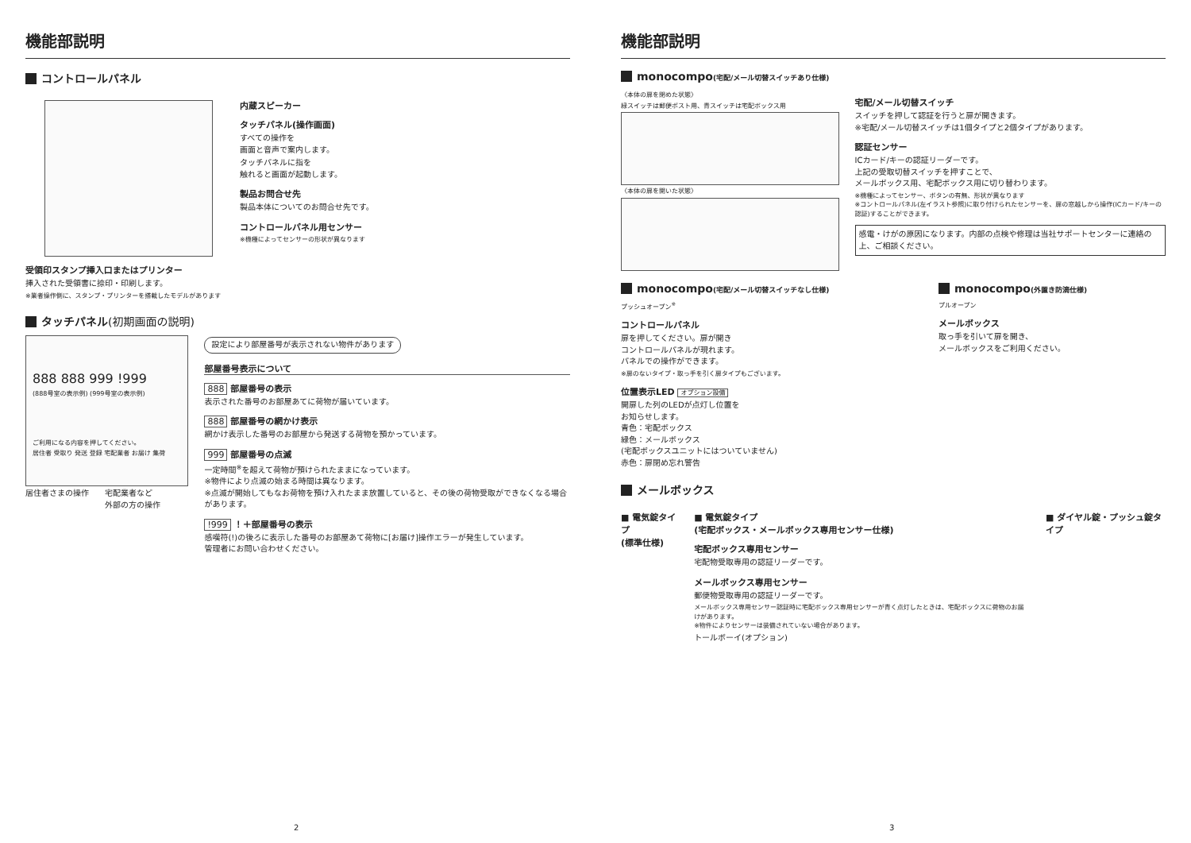機能部説明
コントロールパネル
受領印スタンプ挿入口またはプリンター
挿入された受領書に捺印・印刷します。
※業者操作側に、スタンプ・プリンターを搭載したモデルがあります
内蔵スピーカー
タッチパネル(操作画面)
すべての操作を
画面と音声で案内します。
タッチパネルに指を
触れると画面が起動します。
製品お問合せ先
製品本体についてのお問合せ先です。
コントロールパネル用センサー
※機種によってセンサーの形状が異なります
タッチパネル(初期画面の説明)
888 888 999 !999
(888号室の表示例) (999号室の表示例)
ご利用になる内容を押してください。
居住者 受取り 発送 登録 宅配業者 お届け 集荷
居住者さまの操作　　宅配業者など
　　　　　　　　　　外部の方の操作
設定により部屋番号が表示されない物件があります
部屋番号表示について
888 部屋番号の表示
表示された番号のお部屋あてに荷物が届いています。
888 部屋番号の網かけ表示
網かけ表示した番号のお部屋から発送する荷物を預かっています。
999 部屋番号の点滅
一定時間<sup>※</sup>を超えて荷物が預けられたままになっています。
※物件により点滅の始まる時間は異なります。
※点滅が開始してもなお荷物を預け入れたまま放置していると、その後の荷物受取ができなくなる場合があります。
!999 ！＋部屋番号の表示
感嘆符(!)の後ろに表示した番号のお部屋あて荷物に[お届け]操作エラーが発生しています。
管理者にお問い合わせください。
2
機能部説明
monocompo(宅配/メール切替スイッチあり仕様)
〈本体の扉を閉めた状態〉
緑スイッチは郵便ポスト用、青スイッチは宅配ボックス用
〈本体の扉を開いた状態〉
宅配/メール切替スイッチ
スイッチを押して認証を行うと扉が開きます。
※宅配/メール切替スイッチは1個タイプと2個タイプがあります。
認証センサー
ICカード/キーの認証リーダーです。
上記の受取切替スイッチを押すことで、
メールボックス用、宅配ボックス用に切り替わります。
※機種によってセンサー、ボタンの有無、形状が異なります
※コントロールパネル(左イラスト参照)に取り付けられたセンサーを、扉の窓越しから操作(ICカード/キーの認証)することができます。
感電・けがの原因になります。内部の点検や修理は当社サポートセンターに連絡の上、ご相談ください。
monocompo(宅配/メール切替スイッチなし仕様)
プッシュオープン<sup>※</sup>
コントロールパネル
扉を押してください。扉が開き
コントロールパネルが現れます。
パネルでの操作ができます。
※扉のないタイプ・取っ手を引く扉タイプもございます。
位置表示LED オプション設備
開扉した列のLEDが点灯し位置を
お知らせします。
青色：宅配ボックス
緑色：メールボックス
(宅配ボックスユニットにはついていません)
赤色：扉閉め忘れ警告
monocompo(外置き防滴仕様)
プルオープン
メールボックス
取っ手を引いて扉を開き、
メールボックスをご利用ください。
メールボックス
■ 電気錠タイプ
(標準仕様)
■ 電気錠タイプ
(宅配ボックス・メールボックス専用センサー仕様)
宅配ボックス専用センサー
宅配物受取専用の認証リーダーです。
メールボックス専用センサー
郵便物受取専用の認証リーダーです。
メールボックス専用センサー認証時に宅配ボックス専用センサーが青く点灯したときは、宅配ボックスに荷物のお届けがあります。
※物件によりセンサーは装備されていない場合があります。
トールボーイ(オプション)
■ ダイヤル錠・プッシュ錠タイプ
3